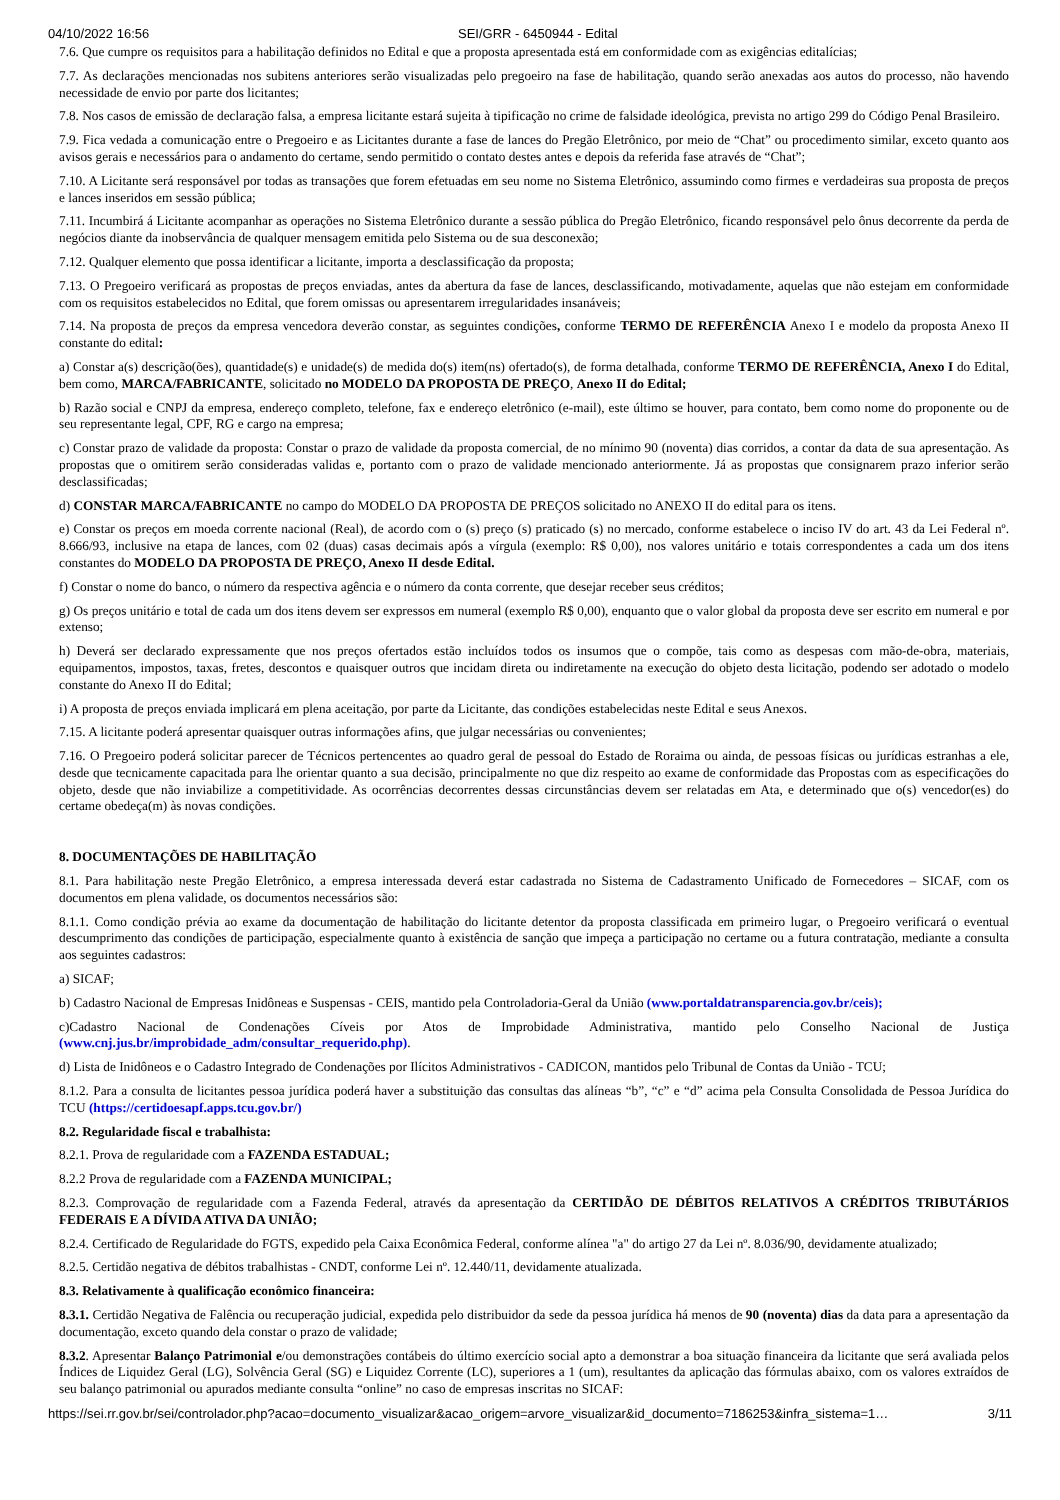04/10/2022 16:56 SEI/GRR - 6450944 - Edital
7.6. Que cumpre os requisitos para a habilitação definidos no Edital e que a proposta apresentada está em conformidade com as exigências editalícias;
7.7. As declarações mencionadas nos subitens anteriores serão visualizadas pelo pregoeiro na fase de habilitação, quando serão anexadas aos autos do processo, não havendo necessidade de envio por parte dos licitantes;
7.8. Nos casos de emissão de declaração falsa, a empresa licitante estará sujeita à tipificação no crime de falsidade ideológica, prevista no artigo 299 do Código Penal Brasileiro.
7.9. Fica vedada a comunicação entre o Pregoeiro e as Licitantes durante a fase de lances do Pregão Eletrônico, por meio de “Chat” ou procedimento similar, exceto quanto aos avisos gerais e necessários para o andamento do certame, sendo permitido o contato destes antes e depois da referida fase através de “Chat”;
7.10. A Licitante será responsável por todas as transações que forem efetuadas em seu nome no Sistema Eletrônico, assumindo como firmes e verdadeiras sua proposta de preços e lances inseridos em sessão pública;
7.11. Incumbirá á Licitante acompanhar as operações no Sistema Eletrônico durante a sessão pública do Pregão Eletrônico, ficando responsável pelo ônus decorrente da perda de negócios diante da inobservância de qualquer mensagem emitida pelo Sistema ou de sua desconexão;
7.12. Qualquer elemento que possa identificar a licitante, importa a desclassificação da proposta;
7.13. O Pregoeiro verificará as propostas de preços enviadas, antes da abertura da fase de lances, desclassificando, motivadamente, aquelas que não estejam em conformidade com os requisitos estabelecidos no Edital, que forem omissas ou apresentarem irregularidades insanáveis;
7.14. Na proposta de preços da empresa vencedora deverão constar, as seguintes condições, conforme TERMO DE REFERÊNCIA Anexo I e modelo da proposta Anexo II constante do edital:
a) Constar a(s) descrição(ões), quantidade(s) e unidade(s) de medida do(s) item(ns) ofertado(s), de forma detalhada, conforme TERMO DE REFERÊNCIA, Anexo I do Edital, bem como, MARCA/FABRICANTE, solicitado no MODELO DA PROPOSTA DE PREÇO, Anexo II do Edital;
b) Razão social e CNPJ da empresa, endereço completo, telefone, fax e endereço eletrônico (e-mail), este último se houver, para contato, bem como nome do proponente ou de seu representante legal, CPF, RG e cargo na empresa;
c) Constar prazo de validade da proposta: Constar o prazo de validade da proposta comercial, de no mínimo 90 (noventa) dias corridos, a contar da data de sua apresentação. As propostas que o omitirem serão consideradas validas e, portanto com o prazo de validade mencionado anteriormente. Já as propostas que consignarem prazo inferior serão desclassificadas;
d) CONSTAR MARCA/FABRICANTE no campo do MODELO DA PROPOSTA DE PREÇOS solicitado no ANEXO II do edital para os itens.
e) Constar os preços em moeda corrente nacional (Real), de acordo com o (s) preço (s) praticado (s) no mercado, conforme estabelece o inciso IV do art. 43 da Lei Federal nº. 8.666/93, inclusive na etapa de lances, com 02 (duas) casas decimais após a vírgula (exemplo: R$ 0,00), nos valores unitário e totais correspondentes a cada um dos itens constantes do MODELO DA PROPOSTA DE PREÇO, Anexo II desde Edital.
f) Constar o nome do banco, o número da respectiva agência e o número da conta corrente, que desejar receber seus créditos;
g) Os preços unitário e total de cada um dos itens devem ser expressos em numeral (exemplo R$ 0,00), enquanto que o valor global da proposta deve ser escrito em numeral e por extenso;
h) Deverá ser declarado expressamente que nos preços ofertados estão incluídos todos os insumos que o compõe, tais como as despesas com mão-de-obra, materiais, equipamentos, impostos, taxas, fretes, descontos e quaisquer outros que incidam direta ou indiretamente na execução do objeto desta licitação, podendo ser adotado o modelo constante do Anexo II do Edital;
i) A proposta de preços enviada implicará em plena aceitação, por parte da Licitante, das condições estabelecidas neste Edital e seus Anexos.
7.15. A licitante poderá apresentar quaisquer outras informações afins, que julgar necessárias ou convenientes;
7.16. O Pregoeiro poderá solicitar parecer de Técnicos pertencentes ao quadro geral de pessoal do Estado de Roraima ou ainda, de pessoas físicas ou jurídicas estranhas a ele, desde que tecnicamente capacitada para lhe orientar quanto a sua decisão, principalmente no que diz respeito ao exame de conformidade das Propostas com as especificações do objeto, desde que não inviabilize a competitividade. As ocorrências decorrentes dessas circunstâncias devem ser relatadas em Ata, e determinado que o(s) vencedor(es) do certame obedeça(m) às novas condições.
8. DOCUMENTAÇÕES DE HABILITAÇÃO
8.1. Para habilitação neste Pregão Eletrônico, a empresa interessada deverá estar cadastrada no Sistema de Cadastramento Unificado de Fornecedores – SICAF, com os documentos em plena validade, os documentos necessários são:
8.1.1. Como condição prévia ao exame da documentação de habilitação do licitante detentor da proposta classificada em primeiro lugar, o Pregoeiro verificará o eventual descumprimento das condições de participação, especialmente quanto à existência de sanção que impeça a participação no certame ou a futura contratação, mediante a consulta aos seguintes cadastros:
a) SICAF;
b) Cadastro Nacional de Empresas Inidôneas e Suspensas - CEIS, mantido pela Controladoria-Geral da União (www.portaldatransparencia.gov.br/ceis);
c)Cadastro Nacional de Condenações Cíveis por Atos de Improbidade Administrativa, mantido pelo Conselho Nacional de Justiça (www.cnj.jus.br/improbidade_adm/consultar_requerido.php).
d) Lista de Inidôneos e o Cadastro Integrado de Condenações por Ilícitos Administrativos - CADICON, mantidos pelo Tribunal de Contas da União - TCU;
8.1.2. Para a consulta de licitantes pessoa jurídica poderá haver a substituição das consultas das alíneas “b”, “c” e “d” acima pela Consulta Consolidada de Pessoa Jurídica do TCU (https://certidoesapf.apps.tcu.gov.br/)
8.2. Regularidade fiscal e trabalhista:
8.2.1. Prova de regularidade com a FAZENDA ESTADUAL;
8.2.2 Prova de regularidade com a FAZENDA MUNICIPAL;
8.2.3. Comprovação de regularidade com a Fazenda Federal, através da apresentação da CERTIDÃO DE DÉBITOS RELATIVOS A CRÉDITOS TRIBUTÁRIOS FEDERAIS E A DÍVIDA ATIVA DA UNIÃO;
8.2.4. Certificado de Regularidade do FGTS, expedido pela Caixa Econômica Federal, conforme alínea "a" do artigo 27 da Lei nº. 8.036/90, devidamente atualizado;
8.2.5. Certidão negativa de débitos trabalhistas - CNDT, conforme Lei nº. 12.440/11, devidamente atualizada.
8.3. Relativamente à qualificação econômico financeira:
8.3.1. Certidão Negativa de Falência ou recuperação judicial, expedida pelo distribuidor da sede da pessoa jurídica há menos de 90 (noventa) dias da data para a apresentação da documentação, exceto quando dela constar o prazo de validade;
8.3.2. Apresentar Balanço Patrimonial e/ou demonstrações contábeis do último exercício social apto a demonstrar a boa situação financeira da licitante que será avaliada pelos Índices de Liquidez Geral (LG), Solvência Geral (SG) e Liquidez Corrente (LC), superiores a 1 (um), resultantes da aplicação das fórmulas abaixo, com os valores extraídos de seu balanço patrimonial ou apurados mediante consulta “online” no caso de empresas inscritas no SICAF:
https://sei.rr.gov.br/sei/controlador.php?acao=documento_visualizar&acao_origem=arvore_visualizar&id_documento=7186253&infra_sistema=1… 3/11